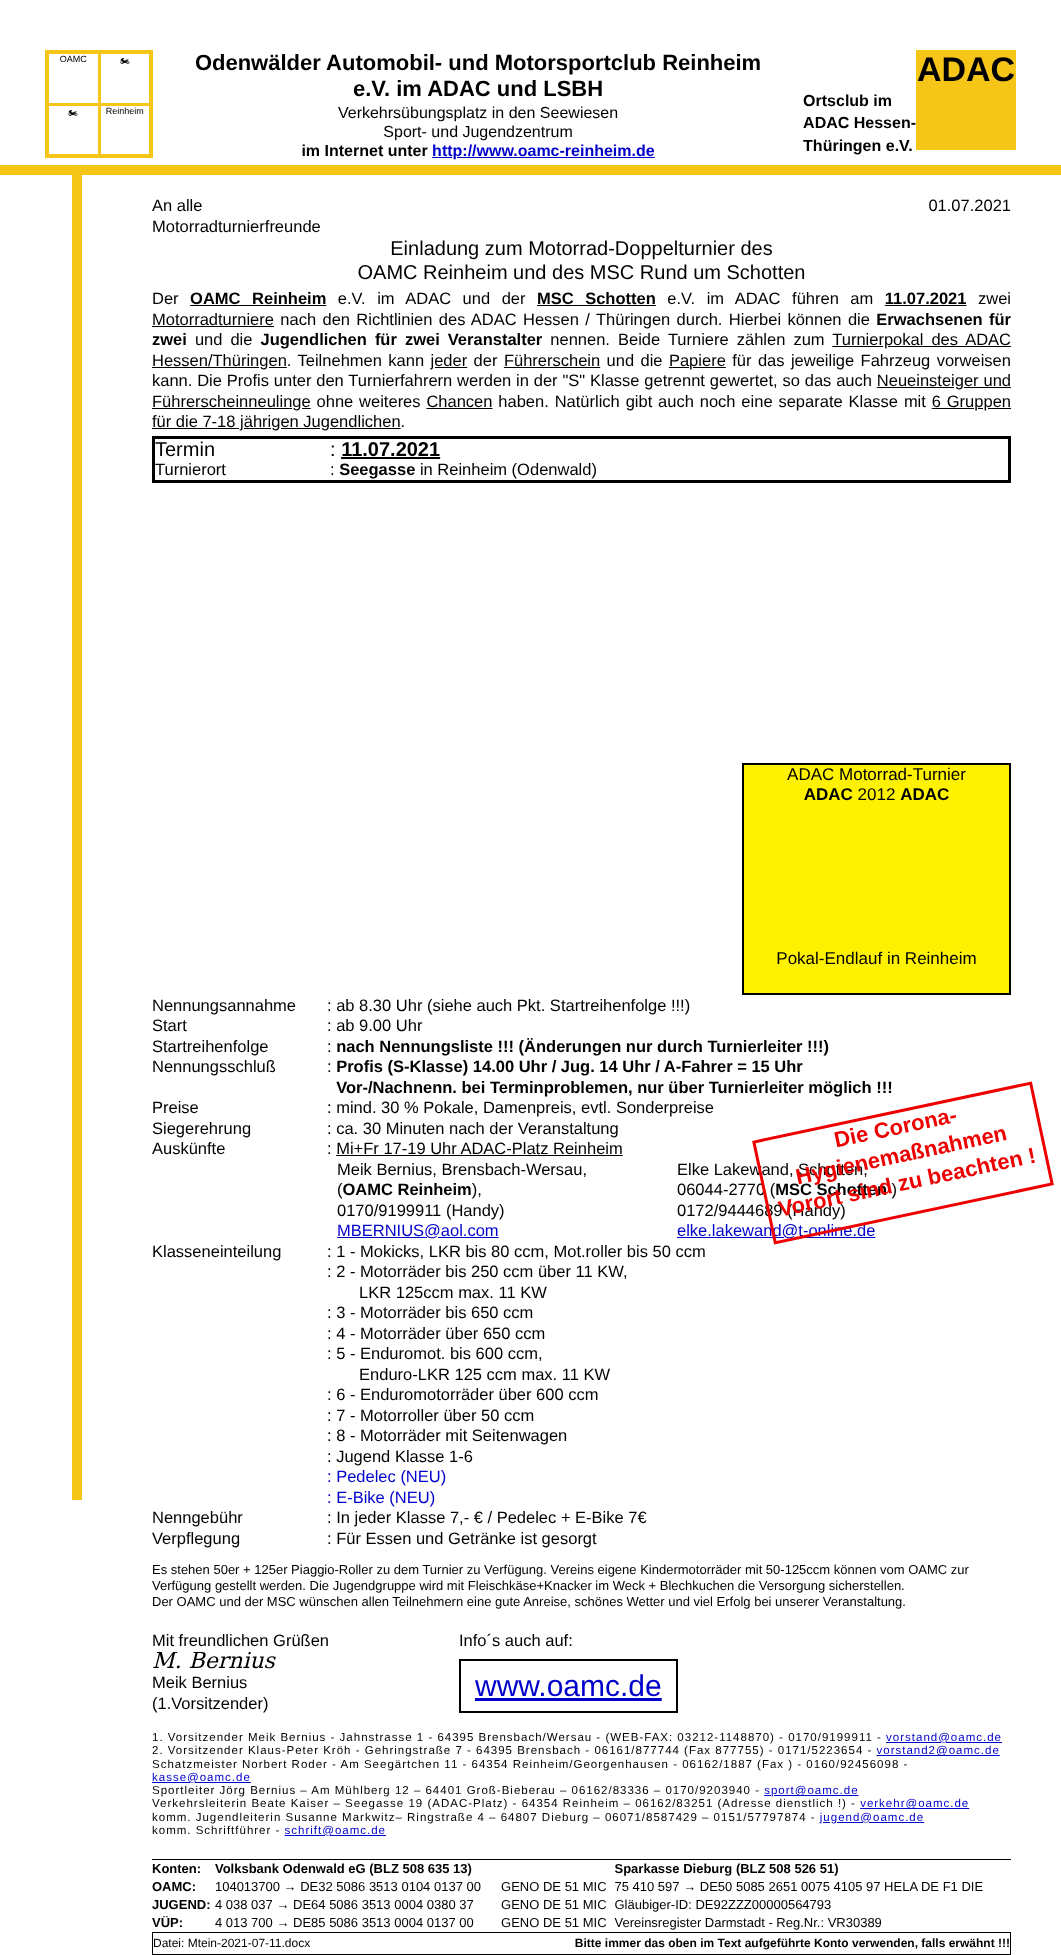OAMC
🏍
🏍
Reinheim
Odenwälder Automobil- und Motorsportclub Reinheim
e.V. im ADAC und LSBH
Verkehrsübungsplatz in den Seewiesen
Sport- und Jugendzentrum
im Internet unter http://www.oamc-reinheim.de
Ortsclub im
ADAC Hessen-
Thüringen e.V.
ADAC
An alle
Motorradturnierfreunde
01.07.2021
Einladung zum Motorrad-Doppelturnier des
OAMC Reinheim und des MSC Rund um Schotten
Der OAMC Reinheim e.V. im ADAC und der MSC Schotten e.V. im ADAC führen am 11.07.2021 zwei Motorradturniere nach den Richtlinien des ADAC Hessen / Thüringen durch. Hierbei können die Erwachsenen für zwei und die Jugendlichen für zwei Veranstalter nennen. Beide Turniere zählen zum Turnierpokal des ADAC Hessen/Thüringen. Teilnehmen kann jeder der Führerschein und die Papiere für das jeweilige Fahrzeug vorweisen kann. Die Profis unter den Turnierfahrern werden in der "S" Klasse getrennt gewertet, so das auch Neueinsteiger und Führerscheinneulinge ohne weiteres Chancen haben. Natürlich gibt auch noch eine separate Klasse mit 6 Gruppen für die 7-18 jährigen Jugendlichen.
| Termin | : 11.07.2021 |
| Turnierort | : Seegasse in Reinheim (Odenwald) |
ADAC Motorrad-Turnier
ADAC 2012 ADAC
Pokal-Endlauf in Reinheim
| Nennungsannahme | : ab 8.30 Uhr (siehe auch Pkt. Startreihenfolge !!!) |
| Start | : ab 9.00 Uhr |
| Startreihenfolge | : nach Nennungsliste !!! (Änderungen nur durch Turnierleiter !!!) |
| Nennungsschluß | : Profis (S-Klasse) 14.00 Uhr / Jug. 14 Uhr / A-Fahrer = 15 Uhr Vor-/Nachnenn. bei Terminproblemen, nur über Turnierleiter möglich !!! |
| Preise | : mind. 30 % Pokale, Damenpreis, evtl. Sonderpreise |
| Siegerehrung | : ca. 30 Minuten nach der Veranstaltung |
| Auskünfte | : Mi+Fr 17-19 Uhr ADAC-Platz Reinheim Meik Bernius, Brensbach-Wersau, ( OAMC Reinheim ), 0170/9199911 (Handy) MBERNIUS@aol.com Elke Lakewand, Schotten, 06044-2770 ( MSC Schotten ) 0172/9444689 (Handy) elke.lakewand@t-online.de |
| Klasseneinteilung | : 1 - Mokicks, LKR bis 80 ccm, Mot.roller bis 50 ccm : 2 - Motorräder bis 250 ccm über 11 KW, LKR 125ccm max. 11 KW : 3 - Motorräder bis 650 ccm : 4 - Motorräder über 650 ccm : 5 - Enduromot. bis 600 ccm, Enduro-LKR 125 ccm max. 11 KW : 6 - Enduromotorräder über 600 ccm : 7 - Motorroller über 50 ccm : 8 - Motorräder mit Seitenwagen : Jugend Klasse 1-6 : Pedelec (NEU) : E-Bike (NEU) |
| Nenngebühr | : In jeder Klasse 7,- € / Pedelec + E-Bike 7€ |
| Verpflegung | : Für Essen und Getränke ist gesorgt |
Es stehen 50er + 125er Piaggio-Roller zu dem Turnier zu Verfügung. Vereins eigene Kindermotorräder mit 50-125ccm können vom OAMC zur Verfügung gestellt werden. Die Jugendgruppe wird mit Fleischkäse+Knacker im Weck + Blechkuchen die Versorgung sicherstellen.
Der OAMC und der MSC wünschen allen Teilnehmern eine gute Anreise, schönes Wetter und viel Erfolg bei unserer Veranstaltung.
Mit freundlichen Grüßen
M. Bernius
Meik Bernius
(1.Vorsitzender)
Info´s auch auf:
www.oamc.de
1. Vorsitzender Meik Bernius - Jahnstrasse 1 - 64395 Brensbach/Wersau - (WEB-FAX: 03212-1148870) - 0170/9199911 - vorstand@oamc.de
2. Vorsitzender Klaus-Peter Kröh - Gehringstraße 7 - 64395 Brensbach - 06161/877744 (Fax 877755) - 0171/5223654 - vorstand2@oamc.de
Schatzmeister Norbert Roder - Am Seegärtchen 11 - 64354 Reinheim/Georgenhausen - 06162/1887 (Fax ) - 0160/92456098 - kasse@oamc.de
Sportleiter Jörg Bernius – Am Mühlberg 12 – 64401 Groß-Bieberau – 06162/83336 – 0170/9203940 - sport@oamc.de
Verkehrsleiterin Beate Kaiser – Seegasse 19 (ADAC-Platz) - 64354 Reinheim – 06162/83251 (Adresse dienstlich !) - verkehr@oamc.de
komm. Jugendleiterin Susanne Markwitz– Ringstraße 4 – 64807 Dieburg – 06071/8587429 – 0151/57797874 - jugend@oamc.de
komm. Schriftführer - schrift@oamc.de
| Konten: | Volksbank Odenwald eG (BLZ 508 635 13) | | Sparkasse Dieburg (BLZ 508 526 51) |
| OAMC: | 104013700 → DE32 5086 3513 0104 0137 00 | GENO DE 51 MIC | 75 410 597 → DE50 5085 2651 0075 4105 97 HELA DE F1 DIE |
| JUGEND: | 4 038 037 → DE64 5086 3513 0004 0380 37 | GENO DE 51 MIC | Gläubiger-ID: DE92ZZZ00000564793 |
| VÜP: | 4 013 700 → DE85 5086 3513 0004 0137 00 | GENO DE 51 MIC | Vereinsregister Darmstadt - Reg.Nr.: VR30389 |
Datei: Mtein-2021-07-11.docx Bitte immer das oben im Text aufgeführte Konto verwenden, falls erwähnt !!!
Die Corona-
Hygienemaßnahmen
Vorort sind zu beachten !